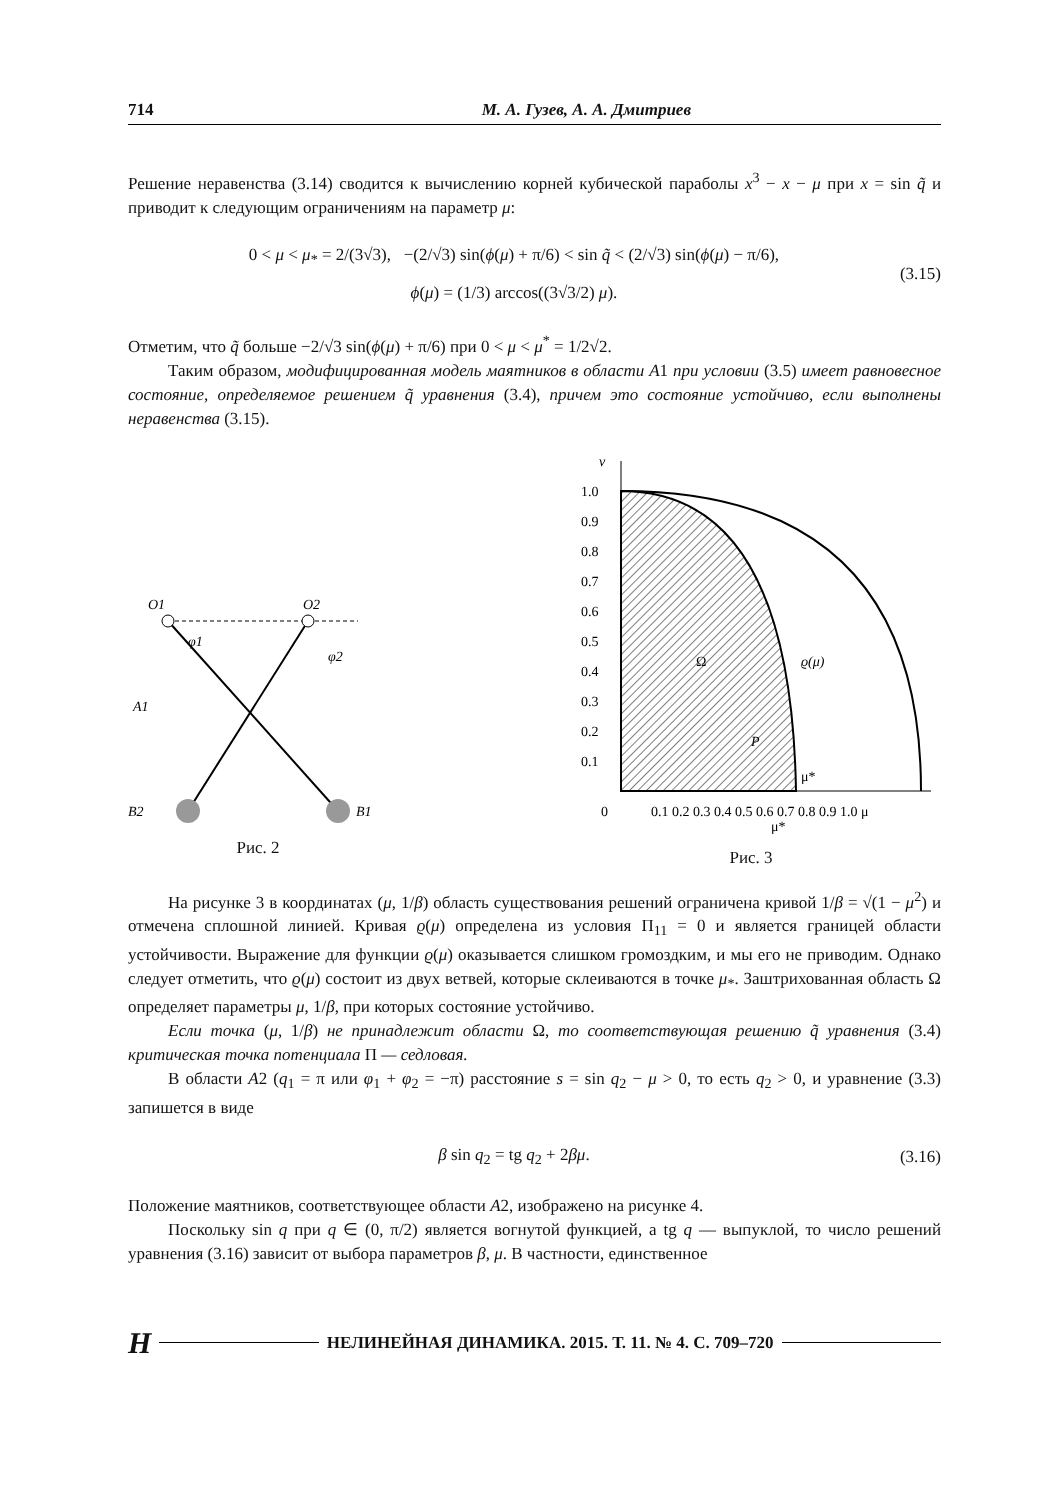714 М. А. Гузев, А. А. Дмитриев
Решение неравенства (3.14) сводится к вычислению корней кубической параболы x<sup>3</sup> − x − μ при x = sin q̃ и приводит к следующим ограничениям на параметр μ:
0 < μ < μ<sub>*</sub> = 2/(3√3), −(2/√3) sin(ϕ(μ) + π/6) < sin q̃ < (2/√3) sin(ϕ(μ) − π/6),
ϕ(μ) = (1/3) arccos((3√3/2) μ).
(3.15)
Отметим, что q̃ больше −2/√3 sin(ϕ(μ) + π/6) при 0 < μ < μ<sup>*</sup> = 1/2√2.
Таким образом, модифицированная модель маятников в области A1 при условии (3.5) имеет равновесное состояние, определяемое решением q̃ уравнения (3.4), причем это состояние устойчиво, если выполнены неравенства (3.15).
O1
O2
A1
B2
B1
φ1
φ2
Рис. 2
ν
1.0
0.9
0.8
0.7
0.6
0.5
0.4
0.3
0.2
0.1
0
0.1 0.2 0.3 0.4 0.5 0.6 0.7 0.8 0.9 1.0 μ
Ω
ϱ(μ)
P
μ*
μ*
Рис. 3
На рисунке 3 в координатах (μ, 1/β) область существования решений ограничена кривой 1/β = √(1 − μ<sup>2</sup>) и отмечена сплошной линией. Кривая ϱ(μ) определена из условия Π<sub>11</sub> = 0 и является границей области устойчивости. Выражение для функции ϱ(μ) оказывается слишком громоздким, и мы его не приводим. Однако следует отметить, что ϱ(μ) состоит из двух ветвей, которые склеиваются в точке μ<sub>*</sub>. Заштрихованная область Ω определяет параметры μ, 1/β, при которых состояние устойчиво.
Если точка (μ, 1/β) не принадлежит области Ω, то соответствующая решению q̃ уравнения (3.4) критическая точка потенциала Π — седловая.
В области A2 (q<sub>1</sub> = π или φ<sub>1</sub> + φ<sub>2</sub> = −π) расстояние s = sin q<sub>2</sub> − μ > 0, то есть q<sub>2</sub> > 0, и уравнение (3.3) запишется в виде
β sin q<sub>2</sub> = tg q<sub>2</sub> + 2βμ.
(3.16)
Положение маятников, соответствующее области A2, изображено на рисунке 4.
Поскольку sin q при q ∈ (0, π/2) является вогнутой функцией, а tg q — выпуклой, то число решений уравнения (3.16) зависит от выбора параметров β, μ. В частности, единственное
Н НЕЛИНЕЙНАЯ ДИНАМИКА. 2015. Т. 11. № 4. С. 709–720